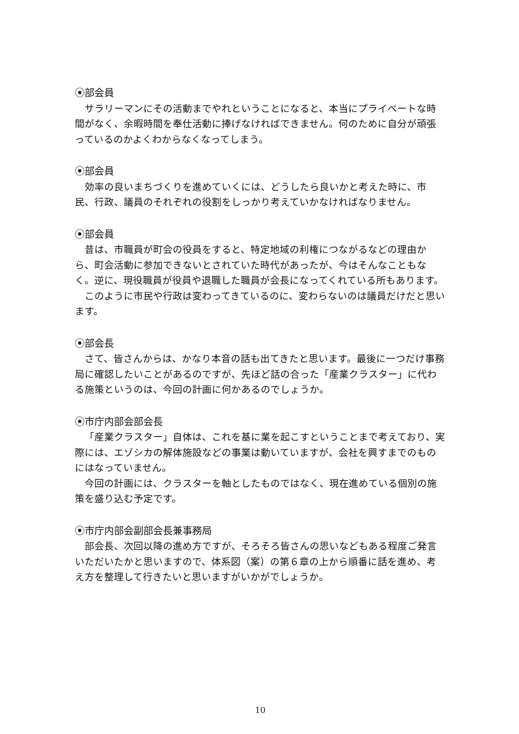⦿部会員
サラリーマンにその活動までやれということになると、本当にプライベートな時間がなく、余暇時間を奉仕活動に捧げなければできません。何のために自分が頑張っているのかよくわからなくなってしまう。
⦿部会員
効率の良いまちづくりを進めていくには、どうしたら良いかと考えた時に、市民、行政、議員のそれぞれの役割をしっかり考えていかなければなりません。
⦿部会員
昔は、市職員が町会の役員をすると、特定地域の利権につながるなどの理由から、町会活動に参加できないとされていた時代があったが、今はそんなこともなく。逆に、現役職員が役員や退職した職員が会長になってくれている所もあります。
このように市民や行政は変わってきているのに、変わらないのは議員だけだと思います。
⦿部会長
さて、皆さんからは、かなり本音の話も出てきたと思います。最後に一つだけ事務局に確認したいことがあるのですが、先ほど話の合った「産業クラスター」に代わる施策というのは、今回の計画に何かあるのでしょうか。
⦿市庁内部会部会長
「産業クラスター」自体は、これを基に業を起こすということまで考えており、実際には、エゾシカの解体施設などの事業は動いていますが、会社を興すまでのものにはなっていません。
今回の計画には、クラスターを軸としたものではなく、現在進めている個別の施策を盛り込む予定です。
⦿市庁内部会副部会長兼事務局
部会長、次回以降の進め方ですが、そろそろ皆さんの思いなどもある程度ご発言いただいたかと思いますので、体系図（案）の第６章の上から順番に話を進め、考え方を整理して行きたいと思いますがいかがでしょうか。
10